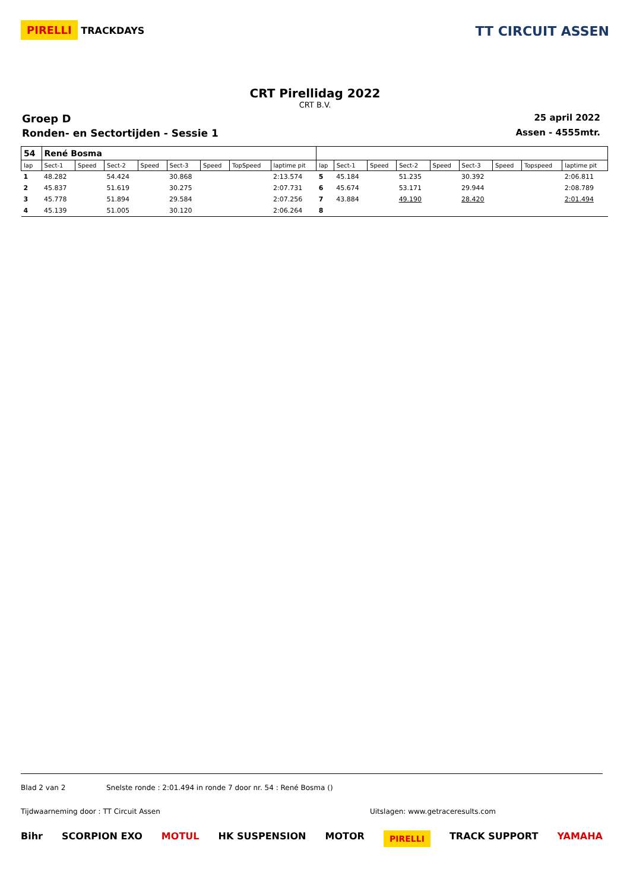PIRELLI TRACKDAYS
TT CIRCUIT ASSEN
CRT Pirellidag 2022
CRT B.V.
Groep D 25 april 2022
Ronden- en Sectortijden - Sessie 1 Assen - 4555mtr.
| 54 | René Bosma | | | | | | | | | | | | | | | | |
| lap | Sect-1 | Speed | Sect-2 | Speed | Sect-3 | Speed | TopSpeed | laptime pit | lap | Sect-1 | Speed | Sect-2 | Speed | Sect-3 | Speed | Topspeed | laptime pit |
| 1 | 48.282 | | 54.424 | | 30.868 | | | 2:13.574 | 5 | 45.184 | | 51.235 | | 30.392 | | | 2:06.811 |
| 2 | 45.837 | | 51.619 | | 30.275 | | | 2:07.731 | 6 | 45.674 | | 53.171 | | 29.944 | | | 2:08.789 |
| 3 | 45.778 | | 51.894 | | 29.584 | | | 2:07.256 | 7 | 43.884 | | 49.190 | | 28.420 | | | 2:01.494 |
| 4 | 45.139 | | 51.005 | | 30.120 | | | 2:06.264 | 8 | | | | | | | | |
Blad 2 van 2 Snelste ronde : 2:01.494 in ronde 7 door nr. 54 : René Bosma ()
Tijdwaarneming door : TT Circuit Assen Uitslagen: www.getraceresults.com
Bihr SCORPION EXO MOTUL HK SUSPENSION MOTOR PIRELLI TRACK SUPPORT YAMAHA